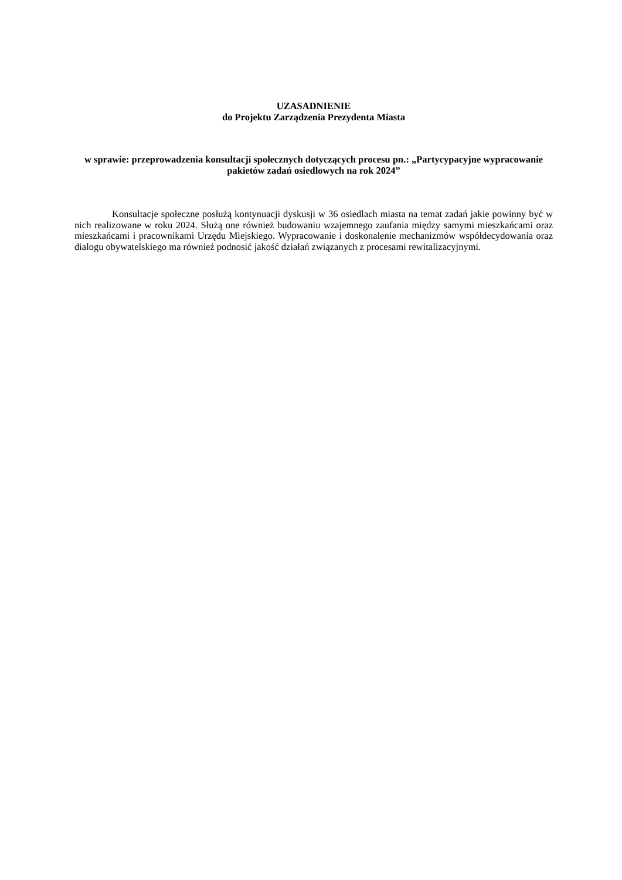UZASADNIENIE
do Projektu Zarządzenia Prezydenta Miasta
w sprawie: przeprowadzenia konsultacji społecznych dotyczących procesu pn.: „Partycypacyjne wypracowanie pakietów zadań osiedlowych na rok 2024”
Konsultacje społeczne posłużą kontynuacji dyskusji w 36 osiedlach miasta na temat zadań jakie powinny być w nich realizowane w roku 2024. Służą one również budowaniu wzajemnego zaufania między samymi mieszkańcami oraz mieszkańcami i pracownikami Urzędu Miejskiego. Wypracowanie i doskonalenie mechanizmów współdecydowania oraz dialogu obywatelskiego ma również podnosić jakość działań związanych z procesami rewitalizacyjnymi.